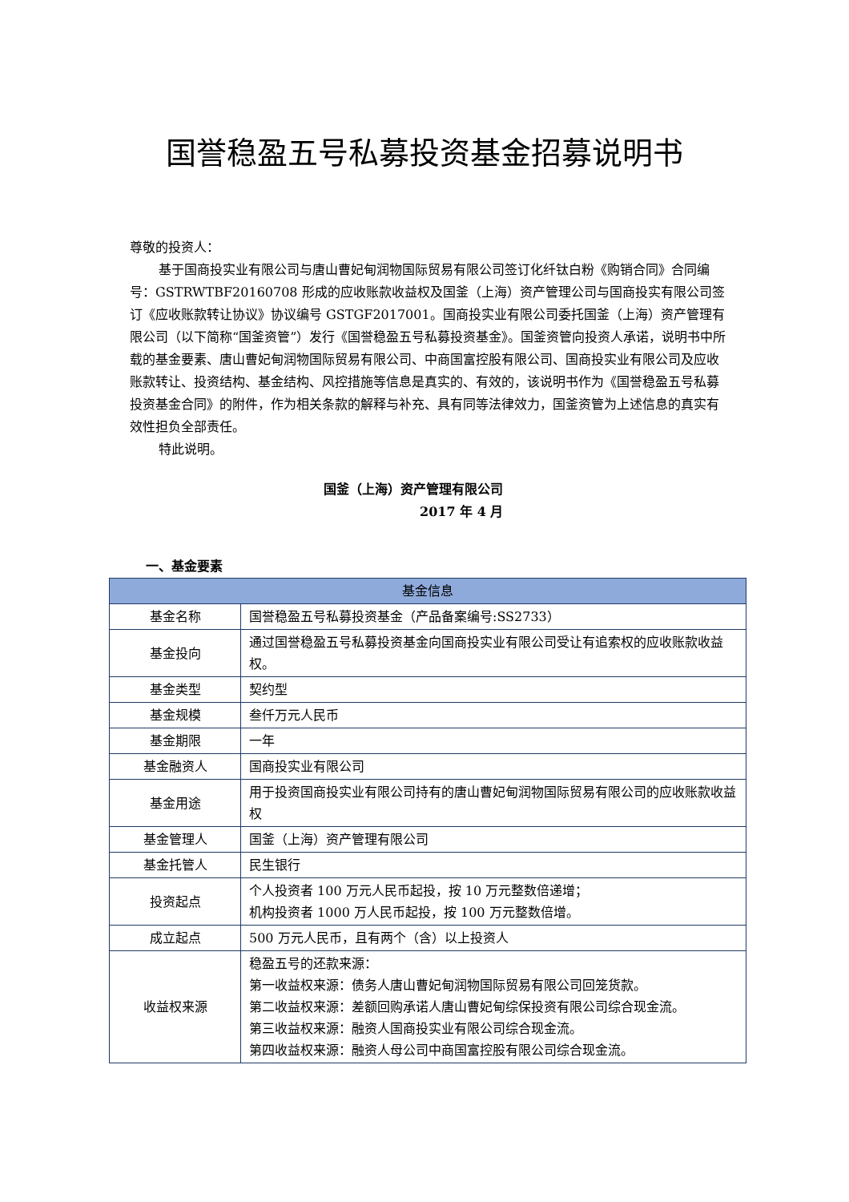国誉稳盈五号私募投资基金招募说明书
尊敬的投资人：
基于国商投实业有限公司与唐山曹妃甸润物国际贸易有限公司签订化纤钛白粉《购销合同》合同编号：GSTRWTBF20160708 形成的应收账款收益权及国釜（上海）资产管理公司与国商投实有限公司签订《应收账款转让协议》协议编号 GSTGF2017001。国商投实业有限公司委托国釜（上海）资产管理有限公司（以下简称“国釜资管”）发行《国誉稳盈五号私募投资基金》。国釜资管向投资人承诺，说明书中所载的基金要素、唐山曹妃甸润物国际贸易有限公司、中商国富控股有限公司、国商投实业有限公司及应收账款转让、投资结构、基金结构、风控措施等信息是真实的、有效的，该说明书作为《国誉稳盈五号私募投资基金合同》的附件，作为相关条款的解释与补充、具有同等法律效力，国釜资管为上述信息的真实有效性担负全部责任。
特此说明。
国釜（上海）资产管理有限公司
2017 年 4 月
一、基金要素
| 基金信息 | |
| --- | --- |
| 基金名称 | 国誉稳盈五号私募投资基金（产品备案编号:SS2733） |
| 基金投向 | 通过国誉稳盈五号私募投资基金向国商投实业有限公司受让有追索权的应收账款收益权。 |
| 基金类型 | 契约型 |
| 基金规模 | 叁仟万元人民币 |
| 基金期限 | 一年 |
| 基金融资人 | 国商投实业有限公司 |
| 基金用途 | 用于投资国商投实业有限公司持有的唐山曹妃甸润物国际贸易有限公司的应收账款收益权 |
| 基金管理人 | 国釜（上海）资产管理有限公司 |
| 基金托管人 | 民生银行 |
| 投资起点 | 个人投资者 100 万元人民币起投，按 10 万元整数倍递增； 机构投资者 1000 万人民币起投，按 100 万元整数倍增。 |
| 成立起点 | 500 万元人民币，且有两个（含）以上投资人 |
| 收益权来源 | 稳盈五号的还款来源： 第一收益权来源：债务人唐山曹妃甸润物国际贸易有限公司回笼货款。 第二收益权来源：差额回购承诺人唐山曹妃甸综保投资有限公司综合现金流。 第三收益权来源：融资人国商投实业有限公司综合现金流。 第四收益权来源：融资人母公司中商国富控股有限公司综合现金流。 |